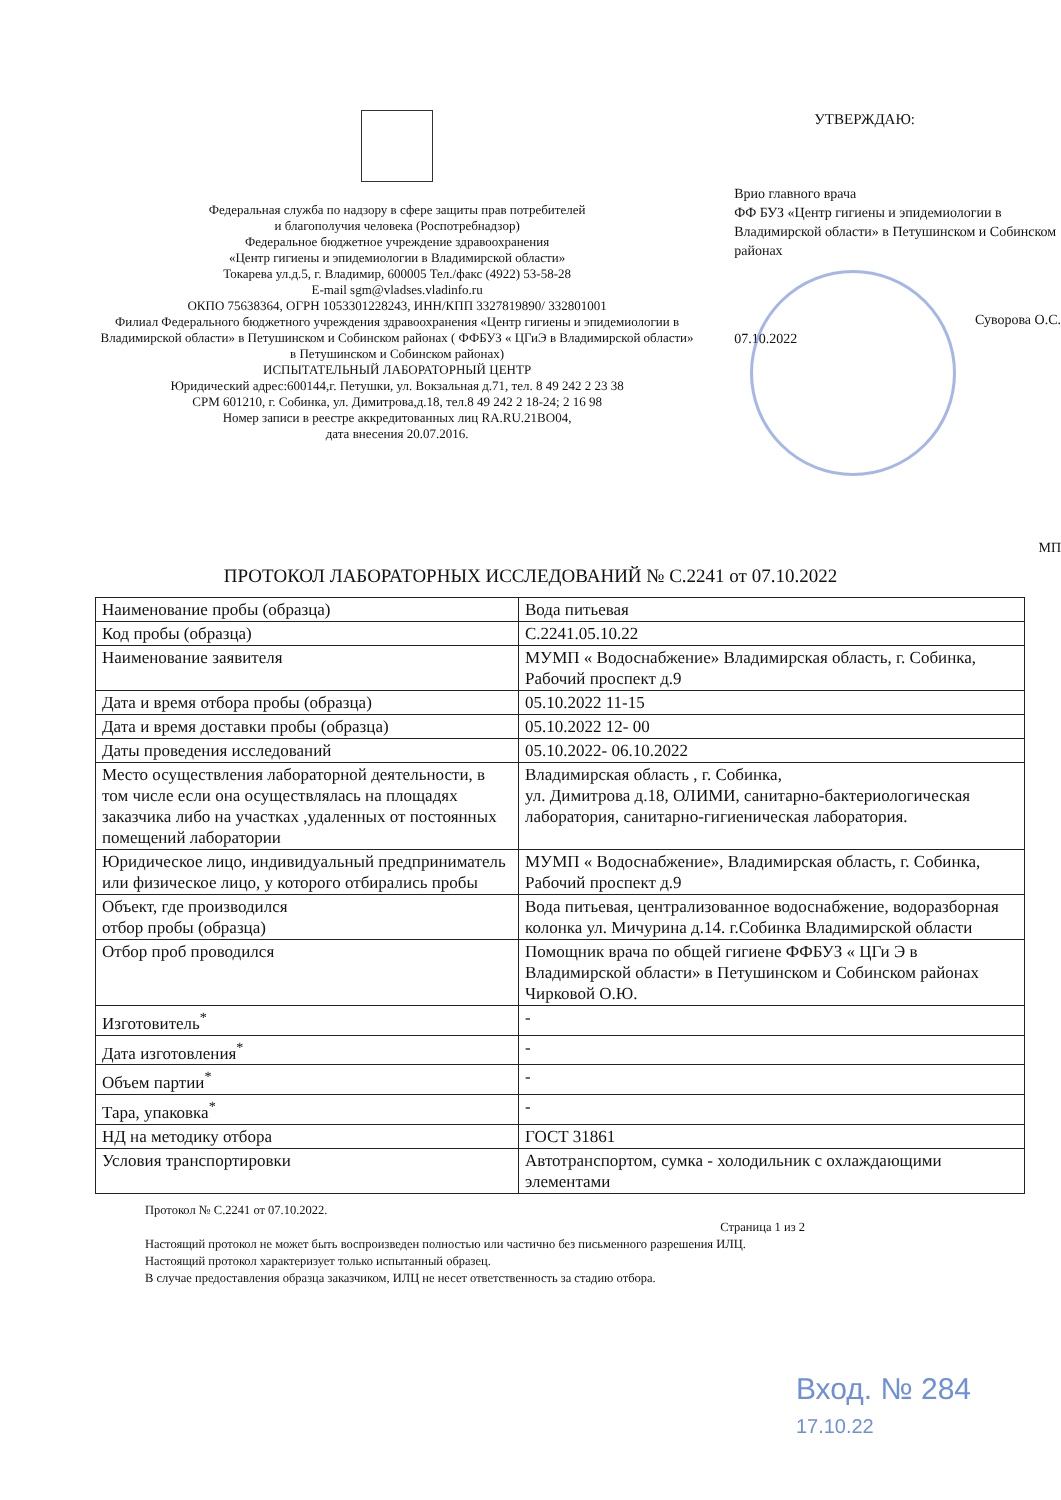Федеральная служба по надзору в сфере защиты прав потребителей
и благополучия человека (Роспотребнадзор)
Федеральное бюджетное учреждение здравоохранения
«Центр гигиены и эпидемиологии в Владимирской области»
Токарева ул.д.5, г. Владимир, 600005 Тел./факс (4922) 53-58-28
E-mail sgm@vladses.vladinfo.ru
ОКПО 75638364, ОГРН 1053301228243, ИНН/КПП 3327819890/ 332801001
Филиал Федерального бюджетного учреждения здравоохранения «Центр гигиены и эпидемиологии в Владимирской области» в Петушинском и Собинском районах ( ФФБУЗ « ЦГиЭ в Владимирской области» в Петушинском и Собинском районах)
ИСПЫТАТЕЛЬНЫЙ ЛАБОРАТОРНЫЙ ЦЕНТР
Юридический адрес:600144,г. Петушки, ул. Вокзальная д.71, тел. 8 49 242 2 23 38
СРМ 601210, г. Собинка, ул. Димитрова,д.18, тел.8 49 242 2 18-24; 2 16 98
Номер записи в реестре аккредитованных лиц RA.RU.21ВО04,
дата внесения 20.07.2016.
УТВЕРЖДАЮ:
Врио главного врача
ФФ БУЗ «Центр гигиены и эпидемиологии в Владимирской области» в Петушинском и Собинском районах
Суворова О.С.
07.10.2022
МП
ПРОТОКОЛ ЛАБОРАТОРНЫХ ИССЛЕДОВАНИЙ № С.2241 от 07.10.2022
| Наименование пробы (образца) | Вода питьевая |
| Код пробы (образца) | С.2241.05.10.22 |
| Наименование заявителя | МУМП « Водоснабжение» Владимирская область, г. Собинка, Рабочий проспект д.9 |
| Дата и время отбора пробы (образца) | 05.10.2022 11-15 |
| Дата и время доставки пробы (образца) | 05.10.2022 12- 00 |
| Даты проведения исследований | 05.10.2022- 06.10.2022 |
| Место осуществления лабораторной деятельности, в том числе если она осуществлялась на площадях заказчика либо на участках ,удаленных от постоянных помещений лаборатории | Владимирская область , г. Собинка, ул. Димитрова д.18, ОЛИМИ, санитарно-бактериологическая лаборатория, санитарно-гигиеническая лаборатория. |
| Юридическое лицо, индивидуальный предприниматель или физическое лицо, у которого отбирались пробы | МУМП « Водоснабжение», Владимирская область, г. Собинка, Рабочий проспект д.9 |
| Объект, где производился отбор пробы (образца) | Вода питьевая, централизованное водоснабжение, водоразборная колонка ул. Мичурина д.14. г.Собинка Владимирской области |
| Отбор проб проводился | Помощник врача по общей гигиене ФФБУЗ « ЦГи Э в Владимирской области» в Петушинском и Собинском районах Чирковой О.Ю. |
| Изготовитель<sup>*</sup> | - |
| Дата изготовления<sup>*</sup> | - |
| Объем партии<sup>*</sup> | - |
| Тара, упаковка<sup>*</sup> | - |
| НД на методику отбора | ГОСТ 31861 |
| Условия транспортировки | Автотранспортом, сумка - холодильник с охлаждающими элементами |
Протокол № С.2241 от 07.10.2022.
Страница 1 из 2
Настоящий протокол не может быть воспроизведен полностью или частично без письменного разрешения ИЛЦ.
Настоящий протокол характеризует только испытанный образец.
В случае предоставления образца заказчиком, ИЛЦ не несет ответственность за стадию отбора.
Вход. № 284
17.10.22